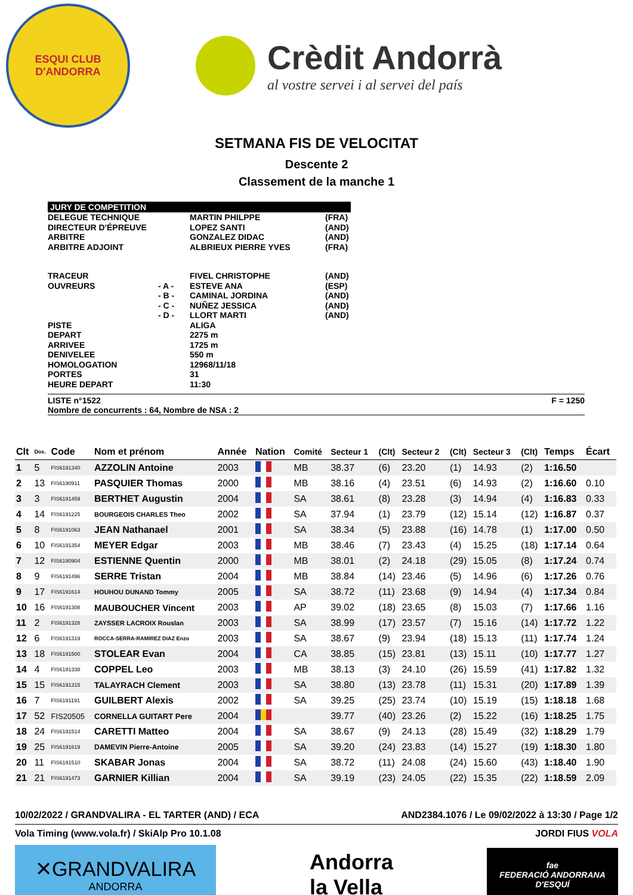ESQUI CLUB
D'ANDORRA
Crèdit Andorrà
al vostre servei i al servei del país
SETMANA FIS DE VELOCITAT
Descente 2
Classement de la manche 1
JURY DE COMPETITION
DELEGUE TECHNIQUE MARTIN PHILPPE (FRA)
DIRECTEUR D'ÉPREUVE LOPEZ SANTI (AND)
ARBITRE GONZALEZ DIDAC (AND)
ARBITRE ADJOINT ALBRIEUX PIERRE YVES (FRA)
TRACEUR FIVEL CHRISTOPHE (AND)
OUVREURS - A - ESTEVE ANA (ESP)
- B - CAMINAL JORDINA (AND)
- C - NUÑEZ JESSICA (AND)
- D - LLORT MARTI (AND)
PISTE ALIGA
DEPART 2275 m
ARRIVEE 1725 m
DENIVELEE 550 m
HOMOLOGATION 12968/11/18
PORTES 31
HEURE DEPART 11:30
LISTE n°1522
Nombre de concurrents : 64, Nombre de NSA : 2 F = 1250
| Clt | Dos. | Code | Nom et prénom | Année | Nation | Comité | Secteur 1 | (Clt) | Secteur 2 | (Clt) | Secteur 3 | (Clt) | Temps | Écart |
| --- | --- | --- | --- | --- | --- | --- | --- | --- | --- | --- | --- | --- | --- | --- |
| 1 | 5 | FIS6191340 | AZZOLIN Antoine | 2003 | | MB | 38.37 | (6) | 23.20 | (1) | 14.93 | (2) | 1:16.50 | |
| 2 | 13 | FIS6190911 | PASQUIER Thomas | 2000 | | MB | 38.16 | (4) | 23.51 | (6) | 14.93 | (2) | 1:16.60 | 0.10 |
| 3 | 3 | FIS6191459 | BERTHET Augustin | 2004 | | SA | 38.61 | (8) | 23.28 | (3) | 14.94 | (4) | 1:16.83 | 0.33 |
| 4 | 14 | FIS6191225 | BOURGEOIS CHARLES Theo | 2002 | | SA | 37.94 | (1) | 23.79 | (12) | 15.14 | (12) | 1:16.87 | 0.37 |
| 5 | 8 | FIS6191063 | JEAN Nathanael | 2001 | | SA | 38.34 | (5) | 23.88 | (16) | 14.78 | (1) | 1:17.00 | 0.50 |
| 6 | 10 | FIS6191354 | MEYER Edgar | 2003 | | MB | 38.46 | (7) | 23.43 | (4) | 15.25 | (18) | 1:17.14 | 0.64 |
| 7 | 12 | FIS6190904 | ESTIENNE Quentin | 2000 | | MB | 38.01 | (2) | 24.18 | (29) | 15.05 | (8) | 1:17.24 | 0.74 |
| 8 | 9 | FIS6191496 | SERRE Tristan | 2004 | | MB | 38.84 | (14) | 23.46 | (5) | 14.96 | (6) | 1:17.26 | 0.76 |
| 9 | 17 | FIS6191614 | HOUHOU DUNAND Tommy | 2005 | | SA | 38.72 | (11) | 23.68 | (9) | 14.94 | (4) | 1:17.34 | 0.84 |
| 10 | 16 | FIS6191308 | MAUBOUCHER Vincent | 2003 | | AP | 39.02 | (18) | 23.65 | (8) | 15.03 | (7) | 1:17.66 | 1.16 |
| 11 | 2 | FIS6191328 | ZAYSSER LACROIX Rouslan | 2003 | | SA | 38.99 | (17) | 23.57 | (7) | 15.16 | (14) | 1:17.72 | 1.22 |
| 12 | 6 | FIS6191319 | ROCCA-SERRA-RAMIREZ DIAZ Enzo | 2003 | | SA | 38.67 | (9) | 23.94 | (18) | 15.13 | (11) | 1:17.74 | 1.24 |
| 13 | 18 | FIS6191500 | STOLEAR Evan | 2004 | | CA | 38.85 | (15) | 23.81 | (13) | 15.11 | (10) | 1:17.77 | 1.27 |
| 14 | 4 | FIS6191338 | COPPEL Leo | 2003 | | MB | 38.13 | (3) | 24.10 | (26) | 15.59 | (41) | 1:17.82 | 1.32 |
| 15 | 15 | FIS6191315 | TALAYRACH Clement | 2003 | | SA | 38.80 | (13) | 23.78 | (11) | 15.31 | (20) | 1:17.89 | 1.39 |
| 16 | 7 | FIS6191191 | GUILBERT Alexis | 2002 | | SA | 39.25 | (25) | 23.74 | (10) | 15.19 | (15) | 1:18.18 | 1.68 |
| 17 | 52 | FIS20505 | CORNELLA GUITART Pere | 2004 | | | 39.77 | (40) | 23.26 | (2) | 15.22 | (16) | 1:18.25 | 1.75 |
| 18 | 24 | FIS6191514 | CARETTI Matteo | 2004 | | SA | 38.67 | (9) | 24.13 | (28) | 15.49 | (32) | 1:18.29 | 1.79 |
| 19 | 25 | FIS6191619 | DAMEVIN Pierre-Antoine | 2005 | | SA | 39.20 | (24) | 23.83 | (14) | 15.27 | (19) | 1:18.30 | 1.80 |
| 20 | 11 | FIS6191510 | SKABAR Jonas | 2004 | | SA | 38.72 | (11) | 24.08 | (24) | 15.60 | (43) | 1:18.40 | 1.90 |
| 21 | 21 | FIS6191473 | GARNIER Killian | 2004 | | SA | 39.19 | (23) | 24.05 | (22) | 15.35 | (22) | 1:18.59 | 2.09 |
10/02/2022 / GRANDVALIRA - EL TARTER (AND) / ECA AND2384.1076 / Le 09/02/2022 à 13:30 / Page 1/2
Vola Timing (www.vola.fr) / SkiAlp Pro 10.1.08 JORDI FIUS VOLA
✕GRANDVALIRA
ANDORRA
Andorra
la Vella
fae
FEDERACIÓ ANDORRANA D'ESQUÍ